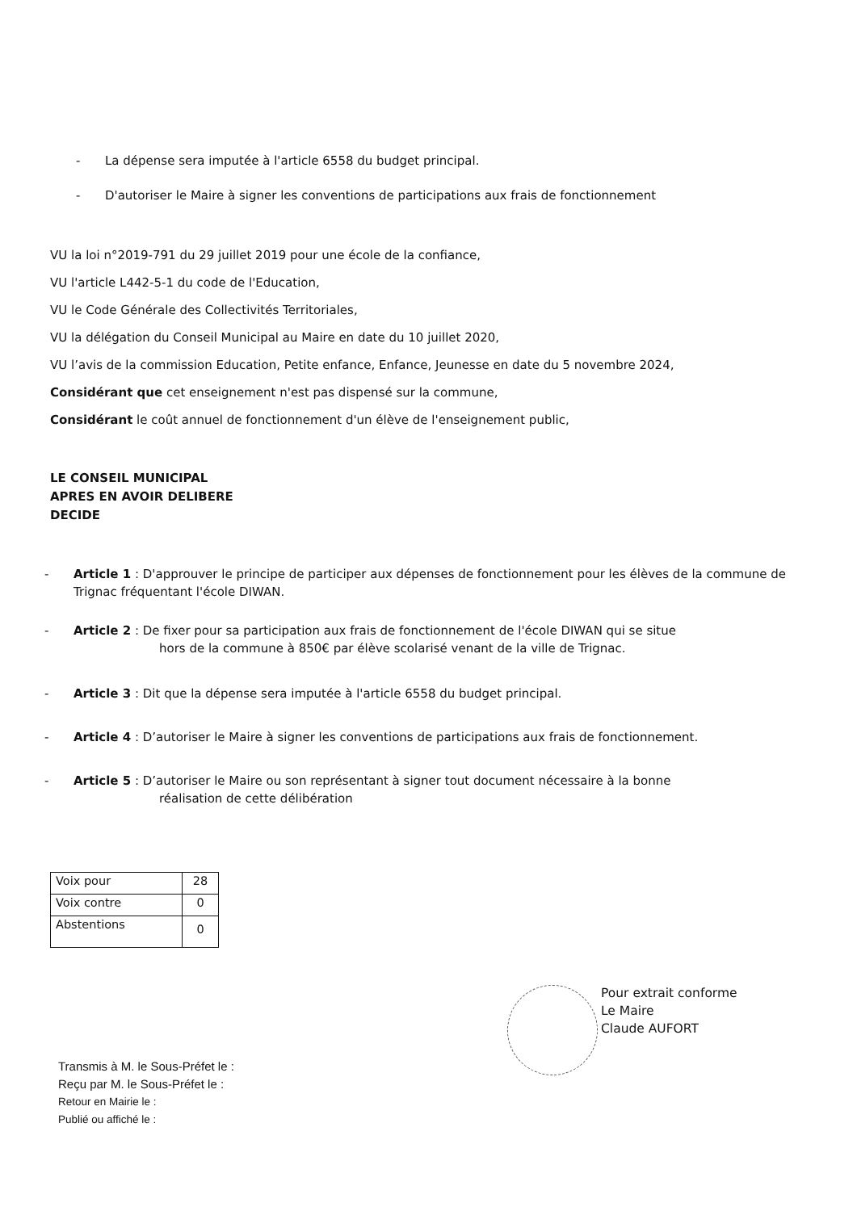- La dépense sera imputée à l'article 6558 du budget principal.
- D'autoriser le Maire à signer les conventions de participations aux frais de fonctionnement
VU la loi n°2019-791 du 29 juillet 2019 pour une école de la confiance,
VU l'article L442-5-1 du code de l'Education,
VU le Code Générale des Collectivités Territoriales,
VU la délégation du Conseil Municipal au Maire en date du 10 juillet 2020,
VU l’avis de la commission Education, Petite enfance, Enfance, Jeunesse en date du 5 novembre 2024,
Considérant que cet enseignement n'est pas dispensé sur la commune,
Considérant le coût annuel de fonctionnement d'un élève de l'enseignement public,
LE CONSEIL MUNICIPAL
APRES EN AVOIR DELIBERE
DECIDE
- Article 1 : D'approuver le principe de participer aux dépenses de fonctionnement pour les élèves de la commune de Trignac fréquentant l'école DIWAN.
- Article 2 : De fixer pour sa participation aux frais de fonctionnement de l'école DIWAN qui se situe
hors de la commune à 850€ par élève scolarisé venant de la ville de Trignac.
- Article 3 : Dit que la dépense sera imputée à l'article 6558 du budget principal.
- Article 4 : D’autoriser le Maire à signer les conventions de participations aux frais de fonctionnement.
- Article 5 : D’autoriser le Maire ou son représentant à signer tout document nécessaire à la bonne
réalisation de cette délibération
| Voix pour | 28 |
| Voix contre | 0 |
| Abstentions | 0 |
Pour extrait conforme
Le Maire
Claude AUFORT
Transmis à M. le Sous-Préfet le :
Reçu par M. le Sous-Préfet le :
Retour en Mairie le :
Publié ou affiché le :